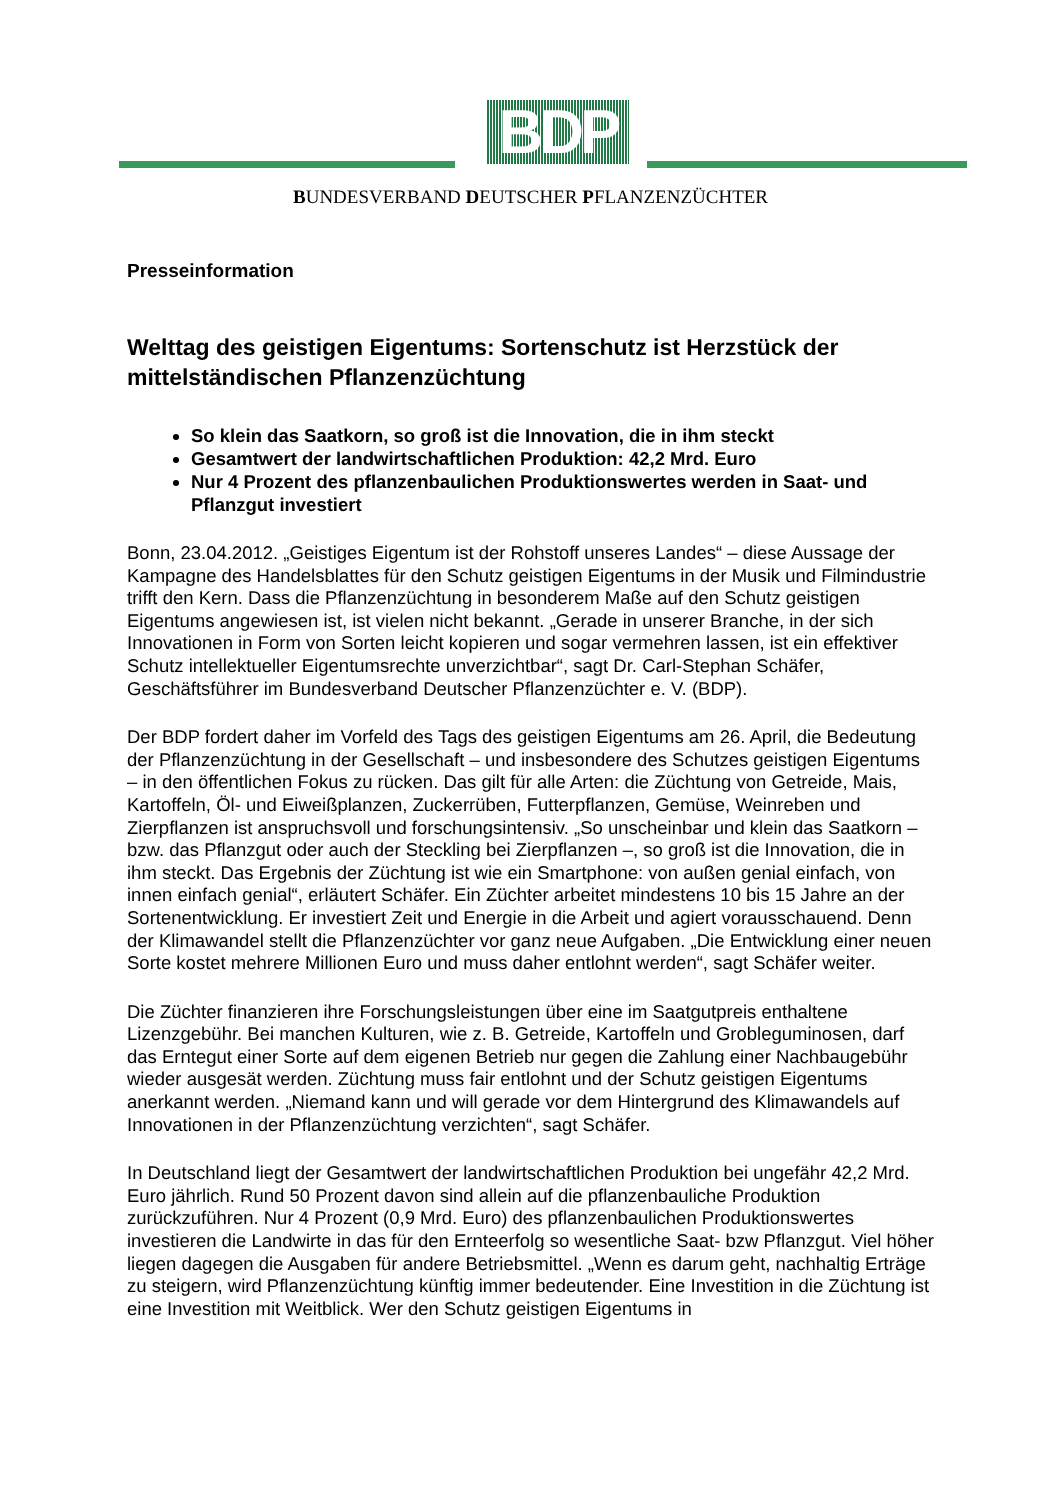BDP
BUNDESVERBAND DEUTSCHER PFLANZENZÜCHTER
Presseinformation
Welttag des geistigen Eigentums: Sortenschutz ist Herzstück der mittelständischen Pflanzenzüchtung
So klein das Saatkorn, so groß ist die Innovation, die in ihm steckt
Gesamtwert der landwirtschaftlichen Produktion: 42,2 Mrd. Euro
Nur 4 Prozent des pflanzenbaulichen Produktionswertes werden in Saat- und Pflanzgut investiert
Bonn, 23.04.2012. „Geistiges Eigentum ist der Rohstoff unseres Landes“ – diese Aussage der Kampagne des Handelsblattes für den Schutz geistigen Eigentums in der Musik und Filmindustrie trifft den Kern. Dass die Pflanzenzüchtung in besonderem Maße auf den Schutz geistigen Eigentums angewiesen ist, ist vielen nicht bekannt. „Gerade in unserer Branche, in der sich Innovationen in Form von Sorten leicht kopieren und sogar vermehren lassen, ist ein effektiver Schutz intellektueller Eigentumsrechte unverzichtbar“, sagt Dr. Carl-Stephan Schäfer, Geschäftsführer im Bundesverband Deutscher Pflanzenzüchter e. V. (BDP).
Der BDP fordert daher im Vorfeld des Tags des geistigen Eigentums am 26. April, die Bedeutung der Pflanzenzüchtung in der Gesellschaft – und insbesondere des Schutzes geistigen Eigentums – in den öffentlichen Fokus zu rücken. Das gilt für alle Arten: die Züchtung von Getreide, Mais, Kartoffeln, Öl- und Eiweißplanzen, Zuckerrüben, Futterpflanzen, Gemüse, Weinreben und Zierpflanzen ist anspruchsvoll und forschungsintensiv. „So unscheinbar und klein das Saatkorn – bzw. das Pflanzgut oder auch der Steckling bei Zierpflanzen –, so groß ist die Innovation, die in ihm steckt. Das Ergebnis der Züchtung ist wie ein Smartphone: von außen genial einfach, von innen einfach genial“, erläutert Schäfer. Ein Züchter arbeitet mindestens 10 bis 15 Jahre an der Sortenentwicklung. Er investiert Zeit und Energie in die Arbeit und agiert vorausschauend. Denn der Klimawandel stellt die Pflanzenzüchter vor ganz neue Aufgaben. „Die Entwicklung einer neuen Sorte kostet mehrere Millionen Euro und muss daher entlohnt werden“, sagt Schäfer weiter.
Die Züchter finanzieren ihre Forschungsleistungen über eine im Saatgutpreis enthaltene Lizenzgebühr. Bei manchen Kulturen, wie z. B. Getreide, Kartoffeln und Grobleguminosen, darf das Erntegut einer Sorte auf dem eigenen Betrieb nur gegen die Zahlung einer Nachbaugebühr wieder ausgesät werden. Züchtung muss fair entlohnt und der Schutz geistigen Eigentums anerkannt werden. „Niemand kann und will gerade vor dem Hintergrund des Klimawandels auf Innovationen in der Pflanzenzüchtung verzichten“, sagt Schäfer.
In Deutschland liegt der Gesamtwert der landwirtschaftlichen Produktion bei ungefähr 42,2 Mrd. Euro jährlich. Rund 50 Prozent davon sind allein auf die pflanzenbauliche Produktion zurückzuführen. Nur 4 Prozent (0,9 Mrd. Euro) des pflanzenbaulichen Produktionswertes investieren die Landwirte in das für den Ernteerfolg so wesentliche Saat- bzw Pflanzgut. Viel höher liegen dagegen die Ausgaben für andere Betriebsmittel. „Wenn es darum geht, nachhaltig Erträge zu steigern, wird Pflanzenzüchtung künftig immer bedeutender. Eine Investition in die Züchtung ist eine Investition mit Weitblick. Wer den Schutz geistigen Eigentums in